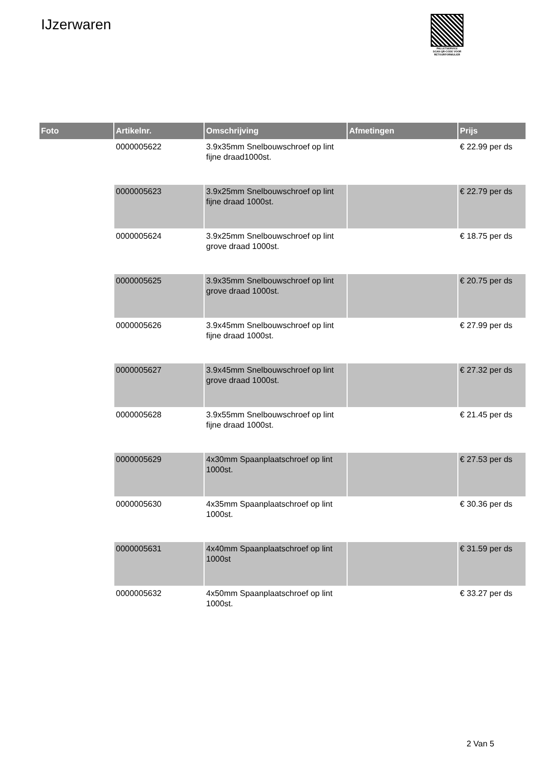IJzerwaren
PALLETSERVICE
SCAN QR-CODE VOOR RETOURFORMULIER
| Foto | Artikelnr. | Omschrijving | Afmetingen | Prijs |
| --- | --- | --- | --- | --- |
| | 0000005622 | 3.9x35mm Snelbouwschroef op lint fijne draad1000st. | | € 22.99 per ds |
| | 0000005623 | 3.9x25mm Snelbouwschroef op lint fijne draad 1000st. | | € 22.79 per ds |
| | 0000005624 | 3.9x25mm Snelbouwschroef op lint grove draad 1000st. | | € 18.75 per ds |
| | 0000005625 | 3.9x35mm Snelbouwschroef op lint grove draad 1000st. | | € 20.75 per ds |
| | 0000005626 | 3.9x45mm Snelbouwschroef op lint fijne draad 1000st. | | € 27.99 per ds |
| | 0000005627 | 3.9x45mm Snelbouwschroef op lint grove draad 1000st. | | € 27.32 per ds |
| | 0000005628 | 3.9x55mm Snelbouwschroef op lint fijne draad 1000st. | | € 21.45 per ds |
| | 0000005629 | 4x30mm Spaanplaatschroef op lint 1000st. | | € 27.53 per ds |
| | 0000005630 | 4x35mm Spaanplaatschroef op lint 1000st. | | € 30.36 per ds |
| | 0000005631 | 4x40mm Spaanplaatschroef op lint 1000st | | € 31.59 per ds |
| | 0000005632 | 4x50mm Spaanplaatschroef op lint 1000st. | | € 33.27 per ds |
2 Van 5